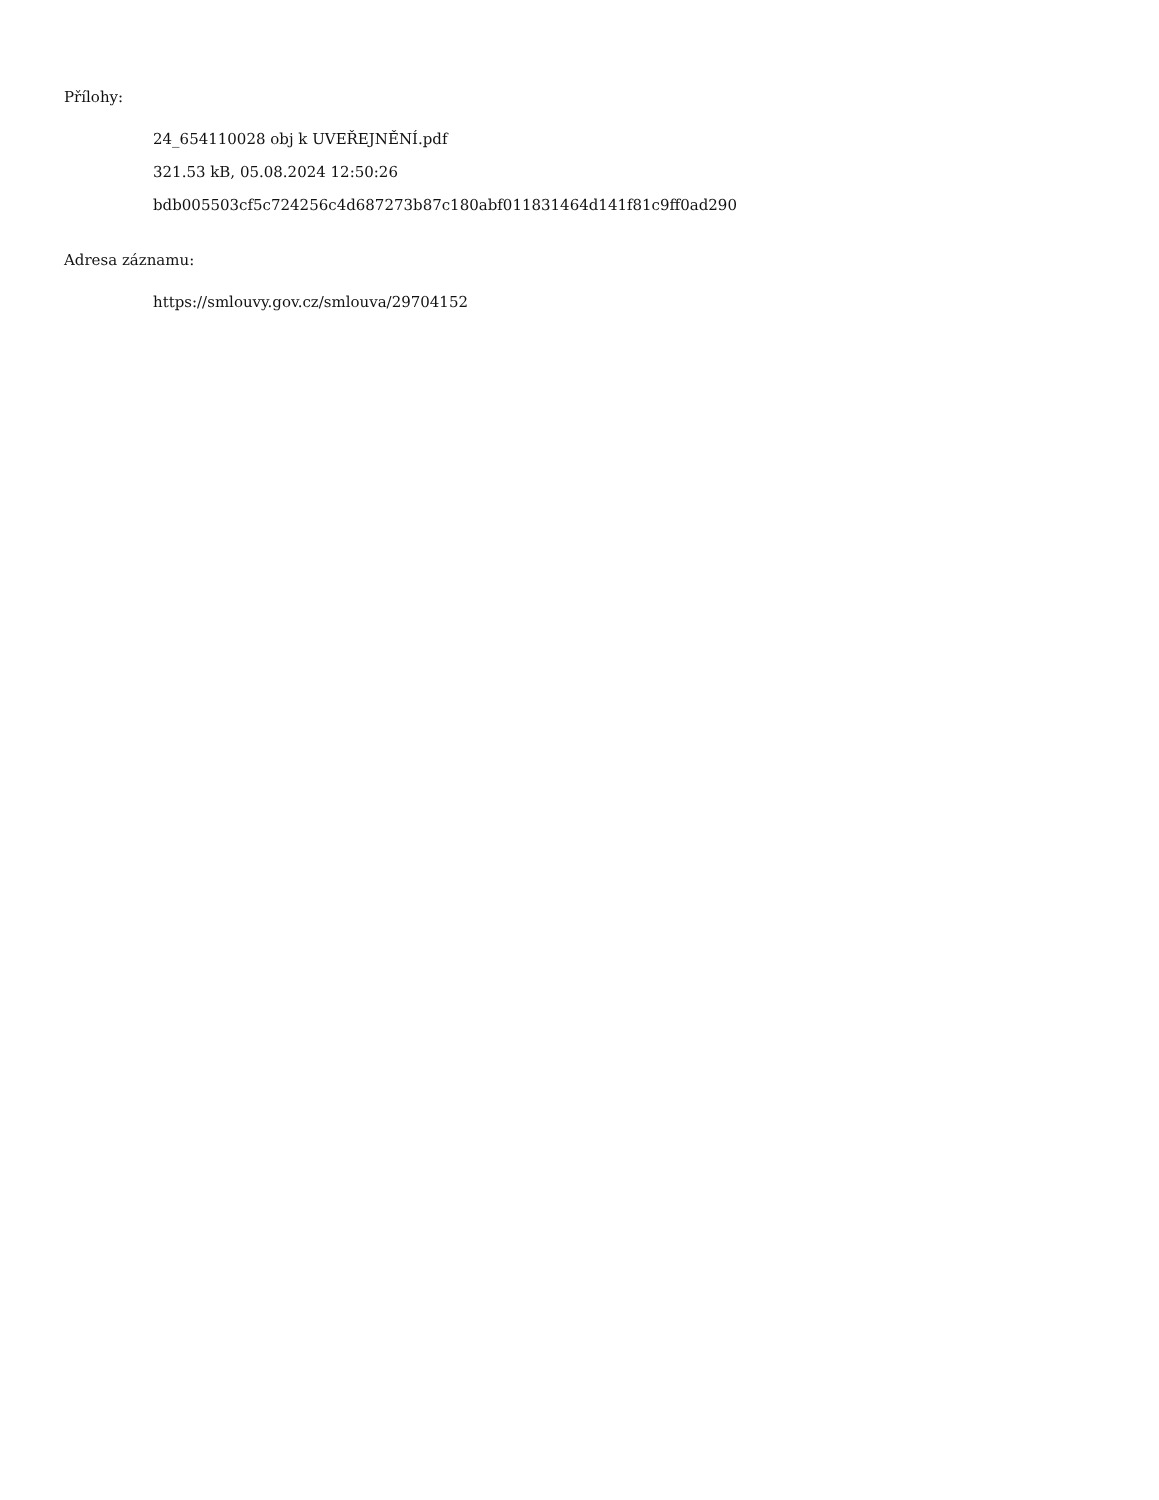Přílohy:
24_654110028 obj k UVEŘEJNĚNÍ.pdf
321.53 kB, 05.08.2024 12:50:26
bdb005503cf5c724256c4d687273b87c180abf011831464d141f81c9ff0ad290
Adresa záznamu:
https://smlouvy.gov.cz/smlouva/29704152